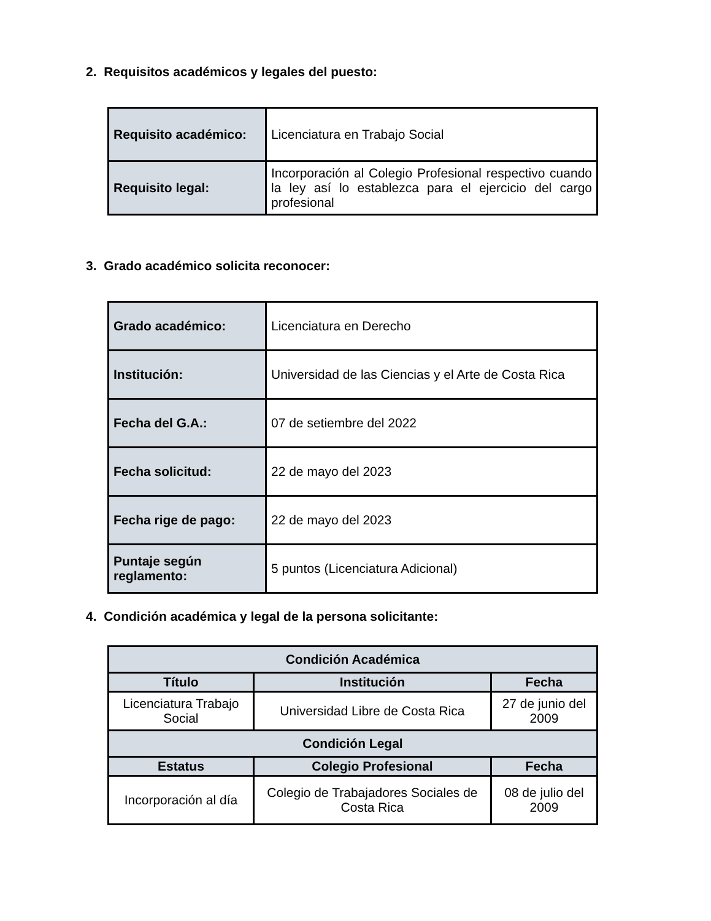2. Requisitos académicos y legales del puesto:
| Requisito académico: | Licenciatura en Trabajo Social |
| Requisito legal: | Incorporación al Colegio Profesional respectivo cuando la ley así lo establezca para el ejercicio del cargo profesional |
3. Grado académico solicita reconocer:
| Grado académico: | Licenciatura en Derecho |
| Institución: | Universidad de las Ciencias y el Arte de Costa Rica |
| Fecha del G.A.: | 07 de setiembre del 2022 |
| Fecha solicitud: | 22 de mayo del 2023 |
| Fecha rige de pago: | 22 de mayo del 2023 |
| Puntaje según reglamento: | 5 puntos (Licenciatura Adicional) |
4. Condición académica y legal de la persona solicitante:
| Condición Académica | | |
| --- | --- | --- |
| Título | Institución | Fecha |
| Licenciatura Trabajo Social | Universidad Libre de Costa Rica | 27 de junio del 2009 |
| Condición Legal | | |
| Estatus | Colegio Profesional | Fecha |
| Incorporación al día | Colegio de Trabajadores Sociales de Costa Rica | 08 de julio del 2009 |